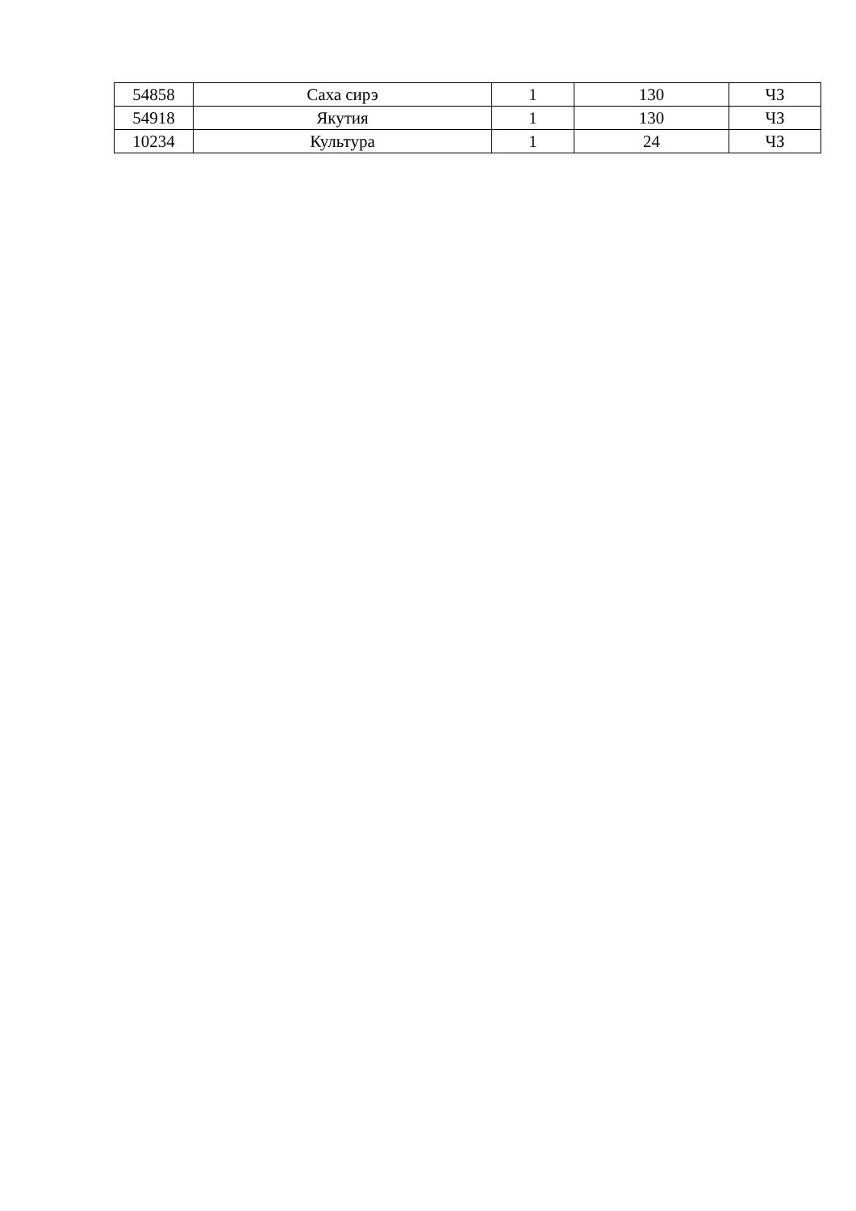| 54858 | Саха сирэ | 1 | 130 | ЧЗ |
| 54918 | Якутия | 1 | 130 | ЧЗ |
| 10234 | Культура | 1 | 24 | ЧЗ |